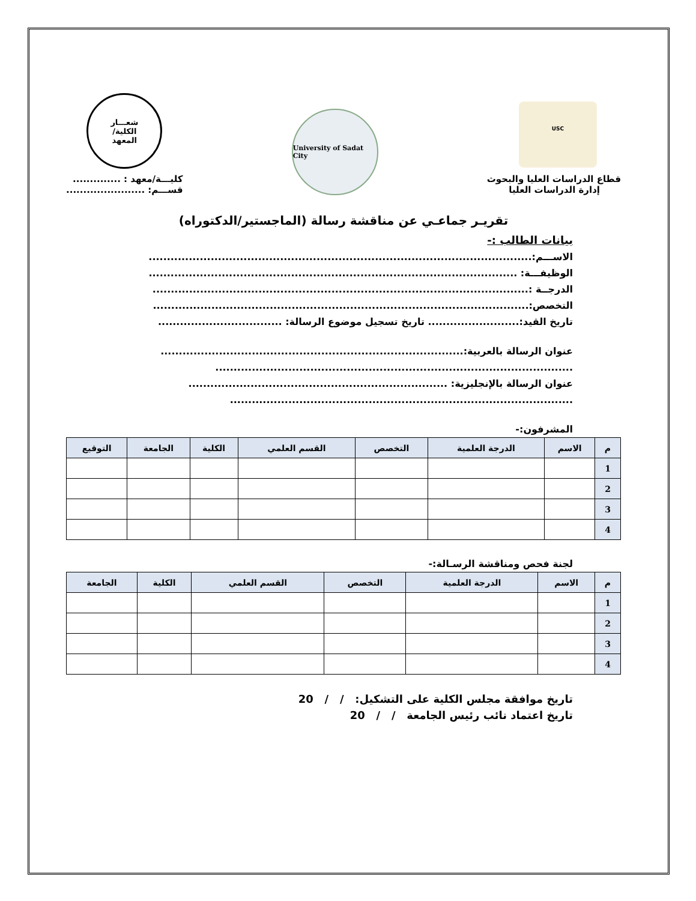USC
قطاع الدراسات العليا والبحوث
إدارة الدراسات العليا
University of Sadat City
شعـــار
الكلية/
المعهد
كليـــة/معهد : ..............
قســـم: .......................
تقريـر جماعـي عن مناقشة رسالة (الماجستير/الدكتوراه)
بيانات الطالب :-
الاســـم:.........................................................................................................
الوظيفـــة: .....................................................................................................
الدرجــة :.......................................................................................................
التخصص:.......................................................................................................
تاريخ القيد:......................... تاريخ تسجيل موضوع الرسالة: ..................................
عنوان الرسالة بالعربية:...................................................................................
..................................................................................................
عنوان الرسالة بالإنجليزية: .......................................................................
..............................................................................................
المشرفون:-
| م | الاسم | الدرجة العلمية | التخصص | القسم العلمي | الكلية | الجامعة | التوقيع |
| --- | --- | --- | --- | --- | --- | --- | --- |
| 1 | | | | | | | |
| 2 | | | | | | | |
| 3 | | | | | | | |
| 4 | | | | | | | |
لجنة فحص ومناقشة الرسـالة:-
| م | الاسم | الدرجة العلمية | التخصص | القسم العلمي | الكلية | الجامعة |
| --- | --- | --- | --- | --- | --- | --- |
| 1 | | | | | | |
| 2 | | | | | | |
| 3 | | | | | | |
| 4 | | | | | | |
تاريخ موافقة مجلس الكلية على التشكيل: / / 20
تاريخ اعتماد نائب رئيس الجامعة / / 20